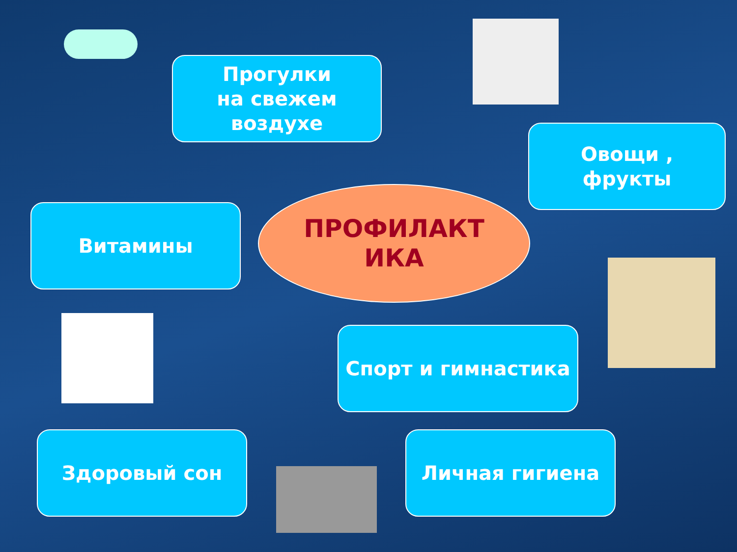Прогулки
на свежем
воздухе
Овощи ,
фрукты
Витамины
ПРОФИЛАКТ
ИКА
Спорт и гимнастика
Здоровый сон Личная гигиена